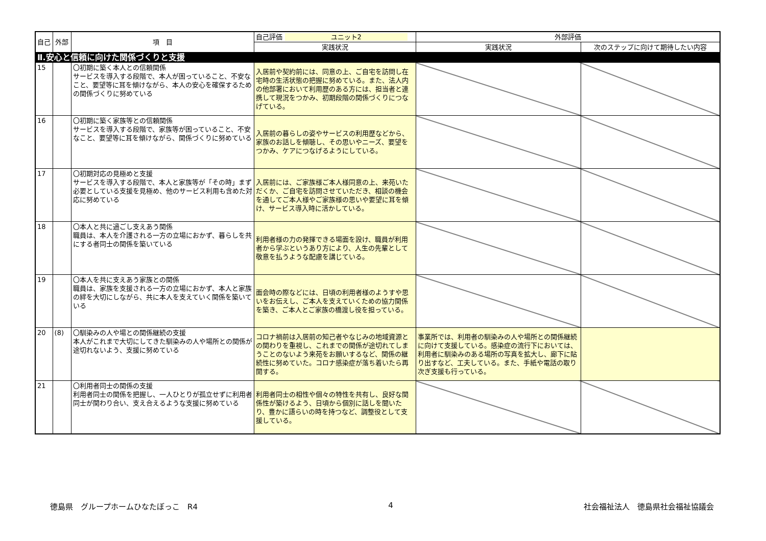| 自己 | 外部 | 項 目 | 自己評価 ユニット2 | 外部評価 | |
| --- | --- | --- | --- | --- | --- |
| | | | 実践状況 | 実践状況 | 次のステップに向けて期待したい内容 |
| Ⅱ.安心と信頼に向けた関係づくりと支援 | | | | | |
| 15 | | 〇初期に築く本人との信頼関係 サービスを導入する段階で、本人が困っていること、不安なこと、要望等に耳を傾けながら、本人の安心を確保するための関係づくりに努めている | 入居前や契約前には、同意の上、ご自宅を訪問し在宅時の生活状態の把握に努めている。また、法人内の他部署において利用歴のある方には、担当者と連携して現況をつかみ、初期段階の関係づくりにつなげている。 | | |
| 16 | | 〇初期に築く家族等との信頼関係 サービスを導入する段階で、家族等が困っていること、不安なこと、要望等に耳を傾けながら、関係づくりに努めている | 入居前の暮らしの姿やサービスの利用歴などから、家族のお話しを傾聴し、その思いやニーズ、要望をつかみ、ケアにつなげるようにしている。 | | |
| 17 | | 〇初期対応の見極めと支援 サービスを導入する段階で、本人と家族等が「その時」まず必要としている支援を見極め、他のサービス利用も含めた対応に努めている | 入居前には、ご家族様ご本人様同意の上、来苑いただくか、ご自宅を訪問させていただき、相談の機会を通してご本人様やご家族様の思いや要望に耳を傾け、サービス導入時に活かしている。 | | |
| 18 | | 〇本人と共に過ごし支えあう関係 職員は、本人を介護される一方の立場におかず、暮らしを共にする者同士の関係を築いている | 利用者様の力の発揮できる場面を設け、職員が利用者から学ぶというあり方により、人生の先輩として敬意を払うような配慮を講じている。 | | |
| 19 | | 〇本人を共に支えあう家族との関係 職員は、家族を支援される一方の立場におかず、本人と家族の絆を大切にしながら、共に本人を支えていく関係を築いている | 面会時の際などには、日頃の利用者様のようすや思いをお伝えし、ご本人を支えていくための協力関係を築き、ご本人とご家族の橋渡し役を担っている。 | | |
| 20 | (8) | 〇馴染みの人や場との関係継続の支援 本人がこれまで大切にしてきた馴染みの人や場所との関係が途切れないよう、支援に努めている | コロナ禍前は入居前の知己者やなじみの地域資源との関わりを重視し、これまでの関係が途切れてしまうことのないよう来苑をお願いするなど、関係の継続性に努めていた。コロナ感染症が落ち着いたら再開する。 | 事業所では、利用者の馴染みの人や場所との関係継続に向けて支援している。感染症の流行下においては、利用者に馴染みのある場所の写真を拡大し、廊下に貼り出すなど、工夫している。また、手紙や電話の取り次ぎ支援も行っている。 | |
| 21 | | 〇利用者同士の関係の支援 利用者同士の関係を把握し、一人ひとりが孤立せずに利用者同士が関わり合い、支え合えるような支援に努めている | 利用者同士の相性や個々の特性を共有し、良好な関係性が築けるよう、日頃から個別に話しを聞いたり、豊かに語らいの時を持つなど、調整役として支援している。 | | |
徳島県　グループホームひなたぼっこ　R4 4 社会福祉法人　徳島県社会福祉協議会